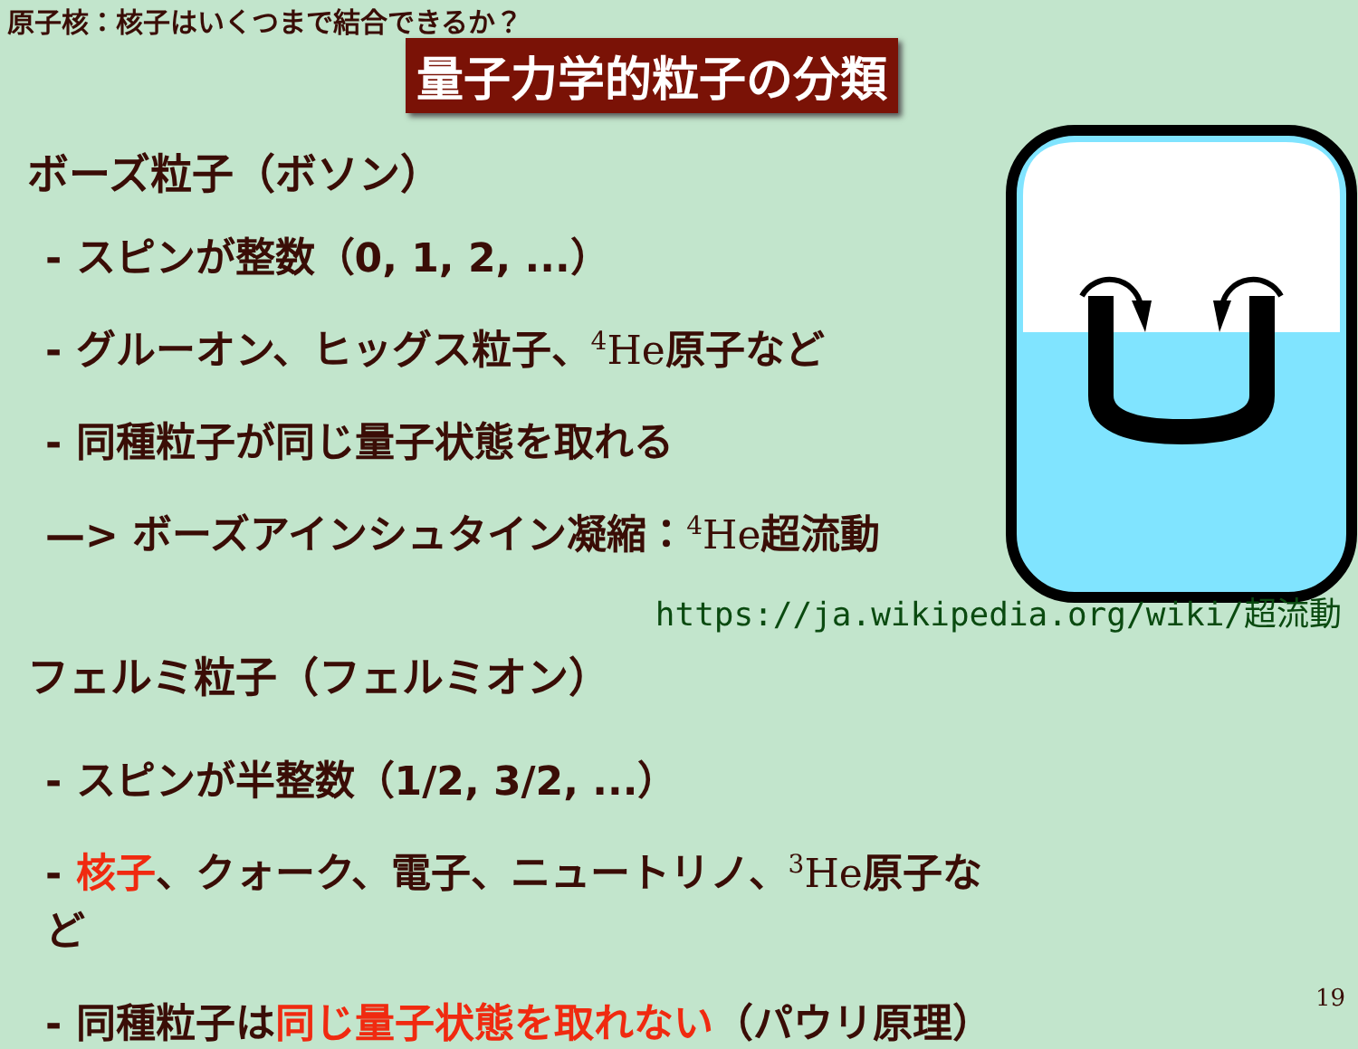原子核：核子はいくつまで結合できるか？
量子力学的粒子の分類
ボーズ粒子（ボソン）
- スピンが整数（0, 1, 2, ...）
- グルーオン、ヒッグス粒子、<sup>4</sup>He原子など
- 同種粒子が同じ量子状態を取れる
—> ボーズアインシュタイン凝縮：<sup>4</sup>He超流動
https://ja.wikipedia.org/wiki/超流動
フェルミ粒子（フェルミオン）
- スピンが半整数（1/2, 3/2, ...）
- 核子、クォーク、電子、ニュートリノ、<sup>3</sup>He原子など
- 同種粒子は同じ量子状態を取れない（パウリ原理）
19